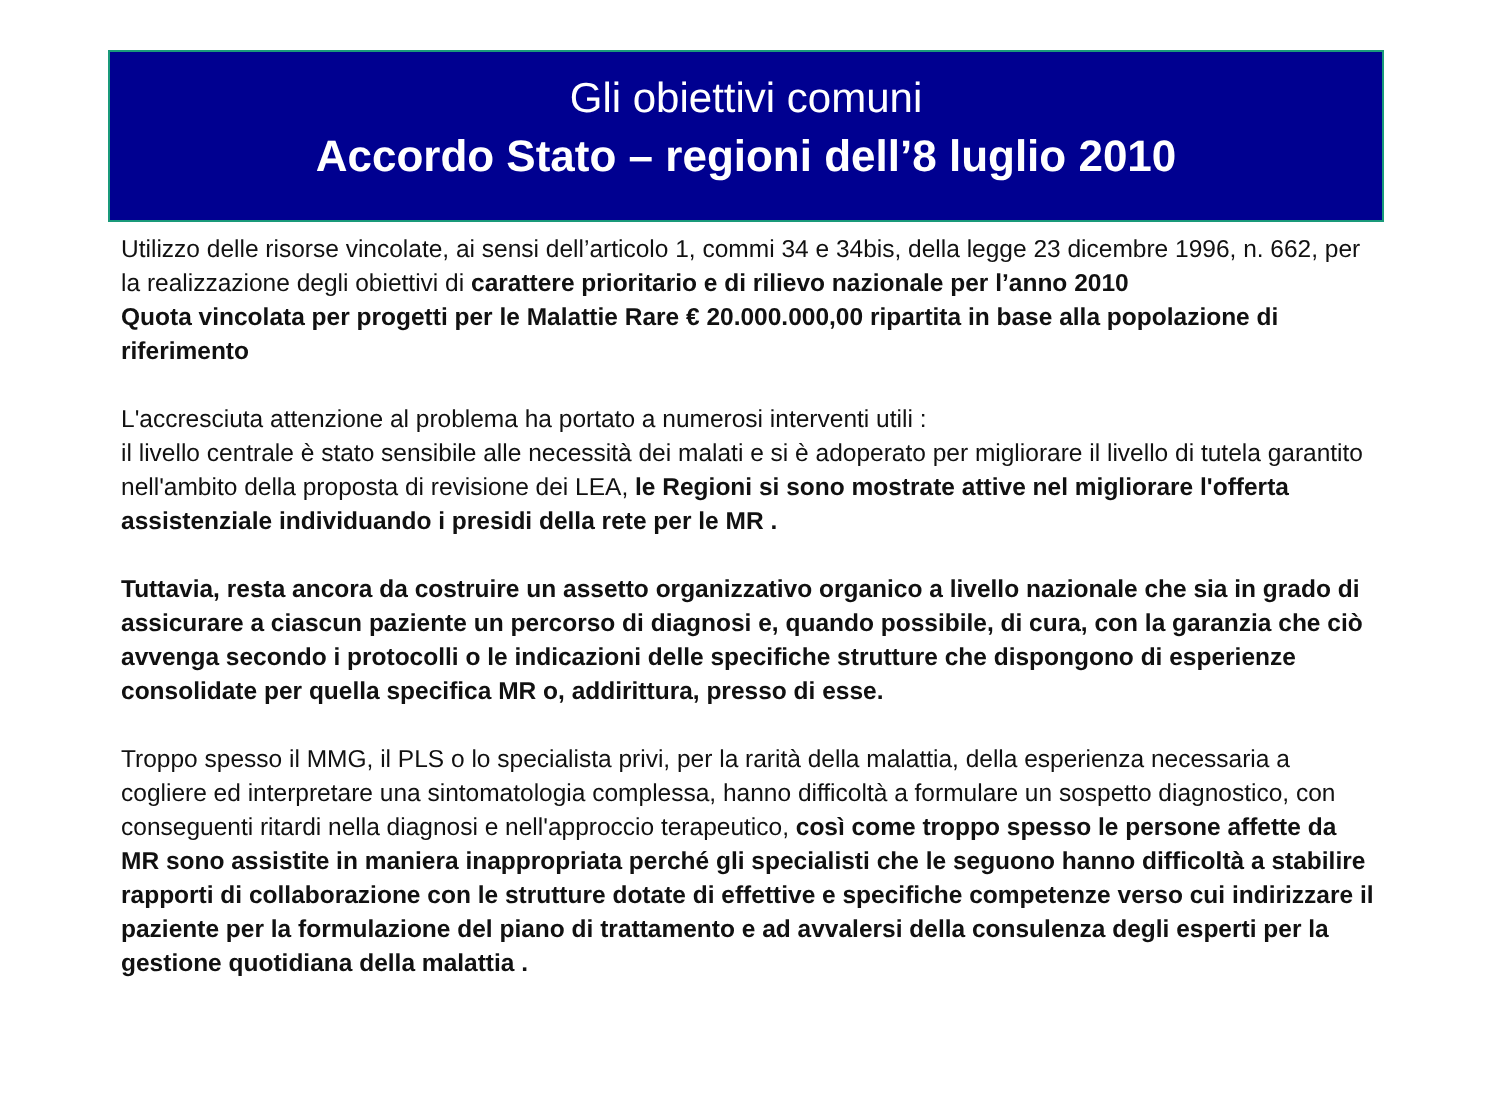Gli obiettivi comuni
Accordo Stato – regioni dell’8 luglio 2010
Utilizzo delle risorse vincolate, ai sensi dell’articolo 1, commi 34 e 34bis, della legge 23 dicembre 1996, n. 662, per la realizzazione degli obiettivi di carattere prioritario e di rilievo nazionale per l’anno 2010
Quota vincolata per progetti per le Malattie Rare € 20.000.000,00 ripartita in base alla popolazione di riferimento
L'accresciuta attenzione al problema ha portato a numerosi interventi utili :
il livello centrale è stato sensibile alle necessità dei malati e si è adoperato per migliorare il livello di tutela garantito nell'ambito della proposta di revisione dei LEA, le Regioni si sono mostrate attive nel migliorare l'offerta assistenziale individuando i presidi della rete per le MR .
Tuttavia, resta ancora da costruire un assetto organizzativo organico a livello nazionale che sia in grado di assicurare a ciascun paziente un percorso di diagnosi e, quando possibile, di cura, con la garanzia che ciò avvenga secondo i protocolli o le indicazioni delle specifiche strutture che dispongono di esperienze consolidate per quella specifica MR o, addirittura, presso di esse.
Troppo spesso il MMG, il PLS o lo specialista privi, per la rarità della malattia, della esperienza necessaria a cogliere ed interpretare una sintomatologia complessa, hanno difficoltà a formulare un sospetto diagnostico, con conseguenti ritardi nella diagnosi e nell'approccio terapeutico, così come troppo spesso le persone affette da MR sono assistite in maniera inappropriata perché gli specialisti che le seguono hanno difficoltà a stabilire rapporti di collaborazione con le strutture dotate di effettive e specifiche competenze verso cui indirizzare il paziente per la formulazione del piano di trattamento e ad avvalersi della consulenza degli esperti per la gestione quotidiana della malattia .